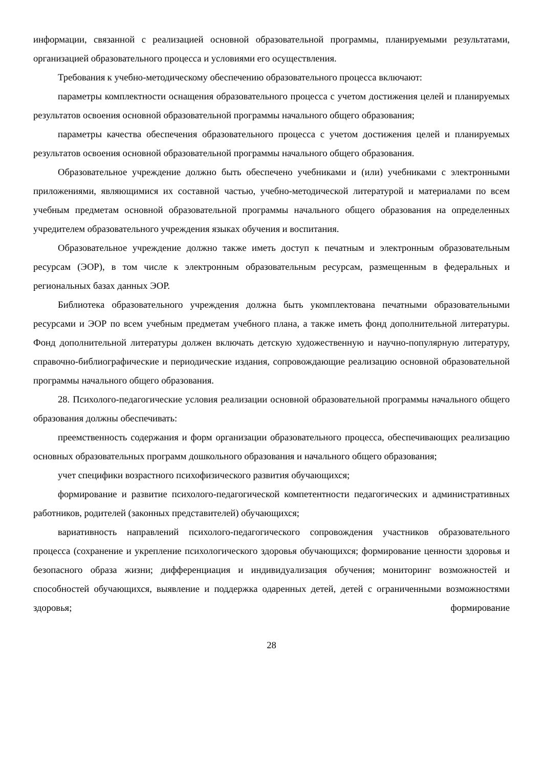информации, связанной с реализацией основной образовательной программы, планируемыми результатами, организацией образовательного процесса и условиями его осуществления.
Требования к учебно-методическому обеспечению образовательного процесса включают:
параметры комплектности оснащения образовательного процесса с учетом достижения целей и планируемых результатов освоения основной образовательной программы начального общего образования;
параметры качества обеспечения образовательного процесса с учетом достижения целей и планируемых результатов освоения основной образовательной программы начального общего образования.
Образовательное учреждение должно быть обеспечено учебниками и (или) учебниками с электронными приложениями, являющимися их составной частью, учебно-методической литературой и материалами по всем учебным предметам основной образовательной программы начального общего образования на определенных учредителем образовательного учреждения языках обучения и воспитания.
Образовательное учреждение должно также иметь доступ к печатным и электронным образовательным ресурсам (ЭОР), в том числе к электронным образовательным ресурсам, размещенным в федеральных и региональных базах данных ЭОР.
Библиотека образовательного учреждения должна быть укомплектована печатными образовательными ресурсами и ЭОР по всем учебным предметам учебного плана, а также иметь фонд дополнительной литературы. Фонд дополнительной литературы должен включать детскую художественную и научно-популярную литературу, справочно-библиографические и периодические издания, сопровождающие реализацию основной образовательной программы начального общего образования.
28. Психолого-педагогические условия реализации основной образовательной программы начального общего образования должны обеспечивать:
преемственность содержания и форм организации образовательного процесса, обеспечивающих реализацию основных образовательных программ дошкольного образования и начального общего образования;
учет специфики возрастного психофизического развития обучающихся;
формирование и развитие психолого-педагогической компетентности педагогических и административных работников, родителей (законных представителей) обучающихся;
вариативность направлений психолого-педагогического сопровождения участников образовательного процесса (сохранение и укрепление психологического здоровья обучающихся; формирование ценности здоровья и безопасного образа жизни; дифференциация и индивидуализация обучения; мониторинг возможностей и способностей обучающихся, выявление и поддержка одаренных детей, детей с ограниченными возможностями здоровья; формирование
28